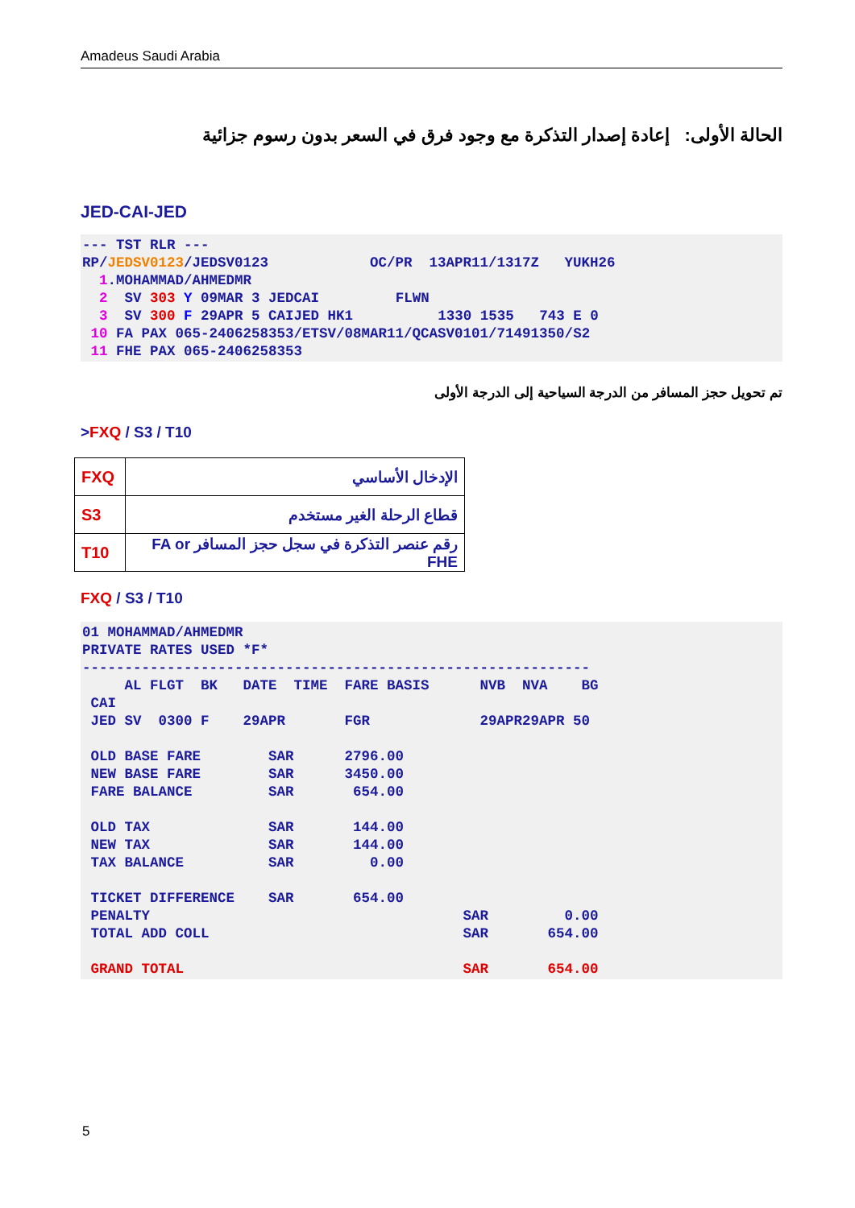Amadeus Saudi Arabia
الحالة الأولى: إعادة إصدار التذكرة مع وجود فرق في السعر بدون رسوم جزائية
JED-CAI-JED
--- TST RLR ---
RP/JEDSV0123/JEDSV0123            OC/PR  13APR11/1317Z   YUKH26
  1.MOHAMMAD/AHMEDMR
  2  SV 303 Y 09MAR 3 JEDCAI         FLWN
  3  SV 300 F 29APR 5 CAIJED HK1          1330 1535   743 E 0
 10 FA PAX 065-2406258353/ETSV/08MAR11/QCASV0101/71491350/S2
 11 FHE PAX 065-2406258353
تم تحويل حجز المسافر من الدرجة السياحية إلى الدرجة الأولى
>FXQ / S3 / T10
| FXQ | الإدخال الأساسي |
| S3 | قطاع الرحلة الغير مستخدم |
| T10 | رقم عنصر التذكرة في سجل حجز المسافر FA or FHE |
FXQ / S3 / T10
01 MOHAMMAD/AHMEDMR
PRIVATE RATES USED *F*
------------------------------------------------------------
     AL FLGT  BK   DATE  TIME  FARE BASIS      NVB  NVA    BG
 CAI
 JED SV  0300 F    29APR       FGR             29APR29APR 50

 OLD BASE FARE        SAR      2796.00
 NEW BASE FARE        SAR      3450.00
 FARE BALANCE         SAR       654.00

 OLD TAX              SAR       144.00
 NEW TAX              SAR       144.00
 TAX BALANCE          SAR         0.00

 TICKET DIFFERENCE    SAR       654.00
 PENALTY                                     SAR         0.00
 TOTAL ADD COLL                              SAR       654.00

 GRAND TOTAL                                 SAR       654.00
5